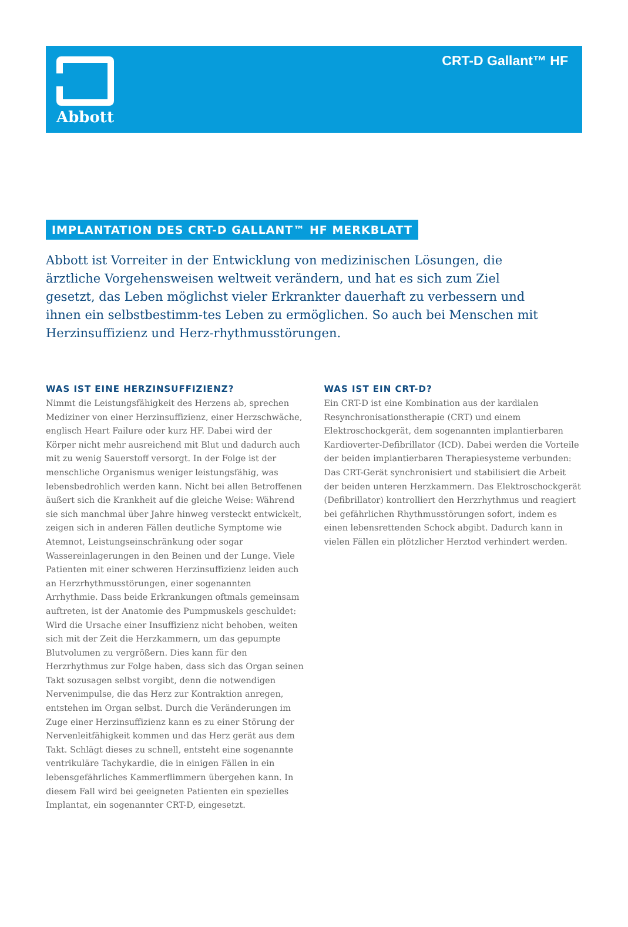Abbott CRT-D Gallant™ HF
IMPLANTATION DES CRT-D GALLANT™ HF MERKBLATT
Abbott ist Vorreiter in der Entwicklung von medizinischen Lösungen, die ärztliche Vorgehensweisen weltweit verändern, und hat es sich zum Ziel gesetzt, das Leben möglichst vieler Erkrankter dauerhaft zu verbessern und ihnen ein selbstbestimm-tes Leben zu ermöglichen. So auch bei Menschen mit Herzinsuffizienz und Herz-rhythmusstörungen.
WAS IST EINE HERZINSUFFIZIENZ?
Nimmt die Leistungsfähigkeit des Herzens ab, sprechen Mediziner von einer Herzinsuffizienz, einer Herzschwäche, englisch Heart Failure oder kurz HF. Dabei wird der Körper nicht mehr ausreichend mit Blut und dadurch auch mit zu wenig Sauerstoff versorgt. In der Folge ist der menschliche Organismus weniger leistungsfähig, was lebensbedrohlich werden kann. Nicht bei allen Betroffenen äußert sich die Krankheit auf die gleiche Weise: Während sie sich manchmal über Jahre hinweg versteckt entwickelt, zeigen sich in anderen Fällen deutliche Symptome wie Atemnot, Leistungseinschränkung oder sogar Wassereinlagerungen in den Beinen und der Lunge. Viele Patienten mit einer schweren Herzinsuffizienz leiden auch an Herzrhythmusstörungen, einer sogenannten Arrhythmie. Dass beide Erkrankungen oftmals gemeinsam auftreten, ist der Anatomie des Pumpmuskels geschuldet: Wird die Ursache einer Insuffizienz nicht behoben, weiten sich mit der Zeit die Herzkammern, um das gepumpte Blutvolumen zu vergrößern. Dies kann für den Herzrhythmus zur Folge haben, dass sich das Organ seinen Takt sozusagen selbst vorgibt, denn die notwendigen Nervenimpulse, die das Herz zur Kontraktion anregen, entstehen im Organ selbst. Durch die Veränderungen im Zuge einer Herzinsuffizienz kann es zu einer Störung der Nervenleitfähigkeit kommen und das Herz gerät aus dem Takt. Schlägt dieses zu schnell, entsteht eine sogenannte ventrikuläre Tachykardie, die in einigen Fällen in ein lebensgefährliches Kammerflimmern übergehen kann. In diesem Fall wird bei geeigneten Patienten ein spezielles Implantat, ein sogenannter CRT-D, eingesetzt.
WAS IST EIN CRT-D?
Ein CRT-D ist eine Kombination aus der kardialen Resynchronisationstherapie (CRT) und einem Elektroschockgerät, dem sogenannten implantierbaren Kardioverter-Defibrillator (ICD). Dabei werden die Vorteile der beiden implantierbaren Therapiesysteme verbunden: Das CRT-Gerät synchronisiert und stabilisiert die Arbeit der beiden unteren Herzkammern. Das Elektroschockgerät (Defibrillator) kontrolliert den Herzrhythmus und reagiert bei gefährlichen Rhythmusstörungen sofort, indem es einen lebensrettenden Schock abgibt. Dadurch kann in vielen Fällen ein plötzlicher Herztod verhindert werden.